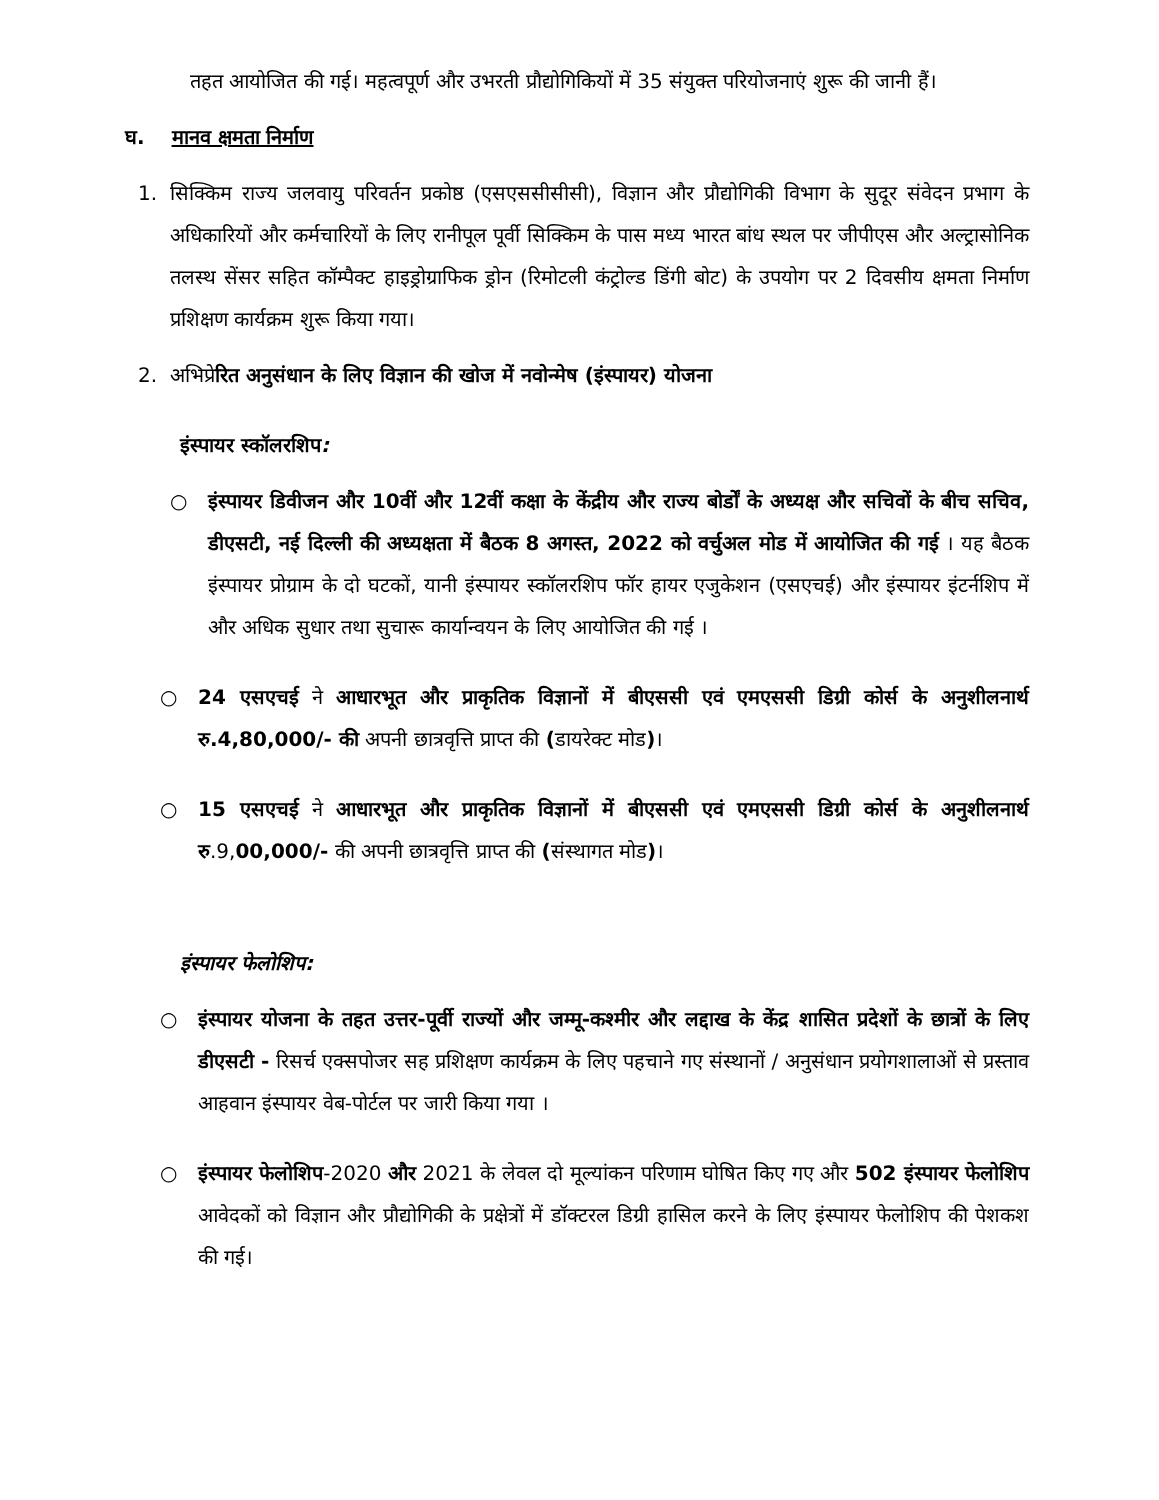तहत आयोजित की गई। महत्वपूर्ण और उभरती प्रौद्योगिकियों में 35 संयुक्त परियोजनाएं शुरू की जानी हैं।
घ. मानव क्षमता निर्माण
1. सिक्किम राज्य जलवायु परिवर्तन प्रकोष्ठ (एसएससीसीसी), विज्ञान और प्रौद्योगिकी विभाग के सुदूर संवेदन प्रभाग के अधिकारियों और कर्मचारियों के लिए रानीपूल पूर्वी सिक्किम के पास मध्य भारत बांध स्थल पर जीपीएस और अल्ट्रासोनिक तलस्थ सेंसर सहित कॉम्पैक्ट हाइड्रोग्राफिक ड्रोन (रिमोटली कंट्रोल्ड डिंगी बोट) के उपयोग पर 2 दिवसीय क्षमता निर्माण प्रशिक्षण कार्यक्रम शुरू किया गया।
2. अभिप्रेरित अनुसंधान के लिए विज्ञान की खोज में नवोन्मेष (इंस्पायर) योजना
इंस्पायर स्कॉलरशिप:
○ इंस्पायर डिवीजन और 10वीं और 12वीं कक्षा के केंद्रीय और राज्य बोर्डों के अध्यक्ष और सचिवों के बीच सचिव, डीएसटी, नई दिल्ली की अध्यक्षता में बैठक 8 अगस्त, 2022 को वर्चुअल मोड में आयोजित की गई । यह बैठक इंस्पायर प्रोग्राम के दो घटकों, यानी इंस्पायर स्कॉलरशिप फॉर हायर एजुकेशन (एसएचई) और इंस्पायर इंटर्नशिप में और अधिक सुधार तथा सुचारू कार्यान्वयन के लिए आयोजित की गई ।
○ 24 एसएचई ने आधारभूत और प्राकृतिक विज्ञानों में बीएससी एवं एमएससी डिग्री कोर्स के अनुशीलनार्थ रु.4,80,000/- की अपनी छात्रवृत्ति प्राप्त की (डायरेक्ट मोड)।
○ 15 एसएचई ने आधारभूत और प्राकृतिक विज्ञानों में बीएससी एवं एमएससी डिग्री कोर्स के अनुशीलनार्थ रु.9,00,000/- की अपनी छात्रवृत्ति प्राप्त की (संस्थागत मोड)।
इंस्पायर फेलोशिप:
○ इंस्पायर योजना के तहत उत्तर-पूर्वी राज्यों और जम्मू-कश्मीर और लद्दाख के केंद्र शासित प्रदेशों के छात्रों के लिए डीएसटी - रिसर्च एक्सपोजर सह प्रशिक्षण कार्यक्रम के लिए पहचाने गए संस्थानों / अनुसंधान प्रयोगशालाओं से प्रस्ताव आहवान इंस्पायर वेब-पोर्टल पर जारी किया गया ।
○ इंस्पायर फेलोशिप-2020 और 2021 के लेवल दो मूल्यांकन परिणाम घोषित किए गए और 502 इंस्पायर फेलोशिप आवेदकों को विज्ञान और प्रौद्योगिकी के प्रक्षेत्रों में डॉक्टरल डिग्री हासिल करने के लिए इंस्पायर फेलोशिप की पेशकश की गई।